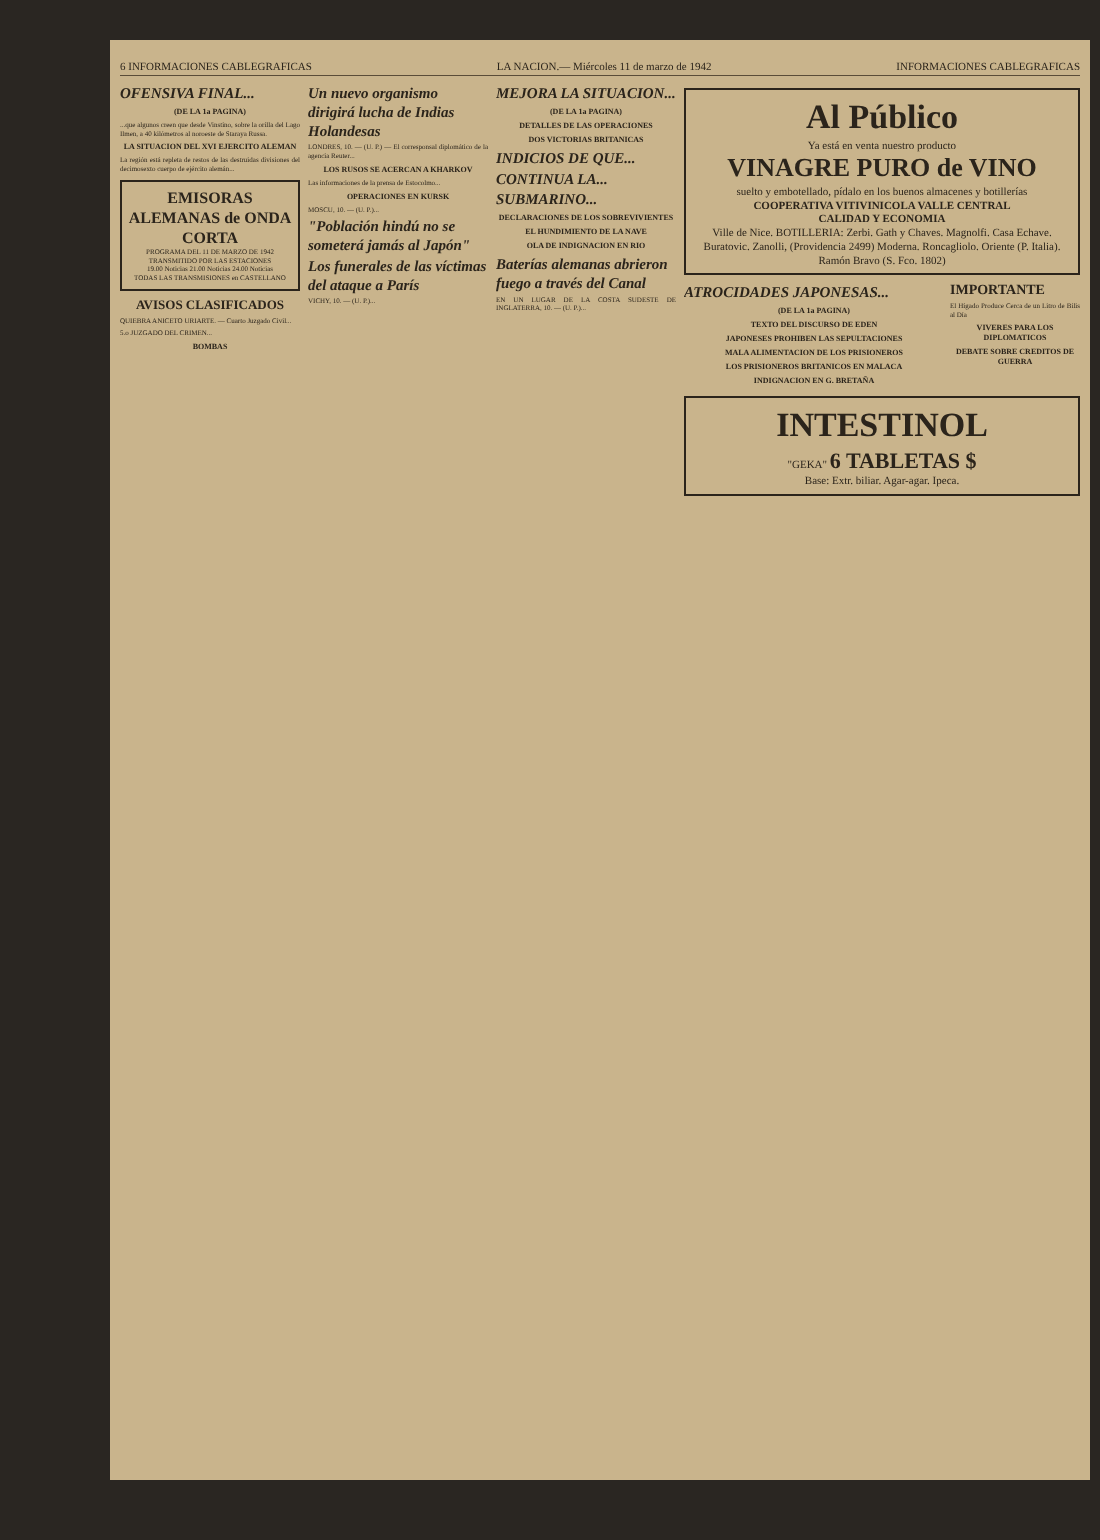6 INFORMACIONES CABLEGRAFICAS LA NACION.— Miércoles 11 de marzo de 1942 INFORMACIONES CABLEGRAFICAS
OFENSIVA FINAL...
(DE LA 1a PAGINA)
...que algunos creen que desde Vinstino, sobre la orilla del Lago Ilmen, a 40 kilómetros al noroeste de Staraya Russa.
LA SITUACION DEL XVI EJERCITO ALEMAN
La región está repleta de restos de las destruidas divisiones del decimosexto cuerpo de ejército alemán...
EMISORAS ALEMANAS de ONDA CORTA
PROGRAMA DEL 11 DE MARZO DE 1942
TRANSMITIDO POR LAS ESTACIONES
19.00 Noticias 21.00 Noticias 24.00 Noticias
TODAS LAS TRANSMISIONES en CASTELLANO
AVISOS CLASIFICADOS
QUIEBRA ANICETO URIARTE. — Cuarto Juzgado Civil...
5.o JUZGADO DEL CRIMEN...
BOMBAS
Un nuevo organismo dirigirá lucha de Indias Holandesas
LONDRES, 10. — (U. P.) — El corresponsal diplomático de la agencia Reuter...
LOS RUSOS SE ACERCAN A KHARKOV
Las informaciones de la prensa de Estocolmo...
OPERACIONES EN KURSK
MOSCU, 10. — (U. P.)...
"Población hindú no se someterá jamás al Japón"
Los funerales de las víctimas del ataque a París
VICHY, 10. — (U. P.)...
MEJORA LA SITUACION...
(DE LA 1a PAGINA)
DETALLES DE LAS OPERACIONES
DOS VICTORIAS BRITANICAS
INDICIOS DE QUE...
CONTINUA LA...
SUBMARINO...
DECLARACIONES DE LOS SOBREVIVIENTES
EL HUNDIMIENTO DE LA NAVE
OLA DE INDIGNACION EN RIO
Baterías alemanas abrieron fuego a través del Canal
EN UN LUGAR DE LA COSTA SUDESTE DE INGLATERRA, 10. — (U. P.)...
Al Público
Ya está en venta nuestro producto
VINAGRE PURO de VINO
suelto y embotellado, pídalo en los buenos almacenes y botillerías
COOPERATIVA VITIVINICOLA VALLE CENTRAL
CALIDAD Y ECONOMIA
Ville de Nice. BOTILLERIA: Zerbi. Gath y Chaves. Magnolfi. Casa Echave. Buratovic. Zanolli, (Providencia 2499) Moderna. Roncagliolo. Oriente (P. Italia). Ramón Bravo (S. Fco. 1802)
ATROCIDADES JAPONESAS...
(DE LA 1a PAGINA)
TEXTO DEL DISCURSO DE EDEN
JAPONESES PROHIBEN LAS SEPULTACIONES
MALA ALIMENTACION DE LOS PRISIONEROS
LOS PRISIONEROS BRITANICOS EN MALACA
INDIGNACION EN G. BRETAÑA
IMPORTANTE
El Hígado Produce Cerca de un Litro de Bilis al Día
VIVERES PARA LOS DIPLOMATICOS
DEBATE SOBRE CREDITOS DE GUERRA
INTESTINOL
"GEKA" 6 TABLETAS $
Base: Extr. biliar. Agar-agar. Ipeca.